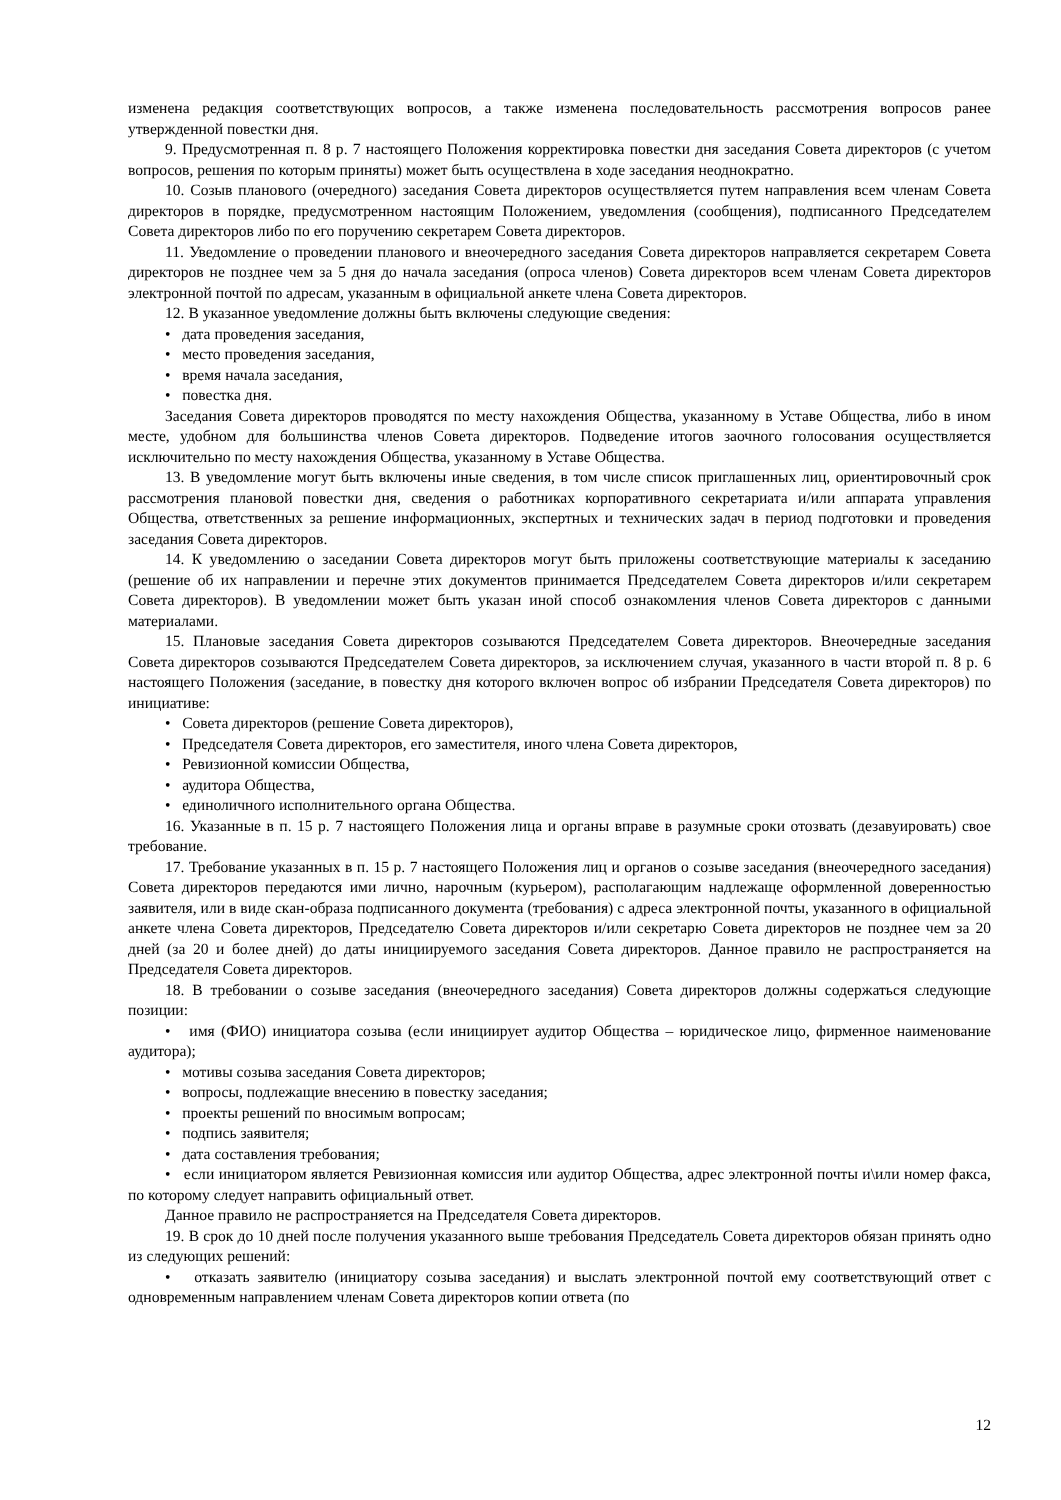изменена редакция соответствующих вопросов, а также изменена последовательность рассмотрения вопросов ранее утвержденной повестки дня.
9. Предусмотренная п. 8 р. 7 настоящего Положения корректировка повестки дня заседания Совета директоров (с учетом вопросов, решения по которым приняты) может быть осуществлена в ходе заседания неоднократно.
10. Созыв планового (очередного) заседания Совета директоров осуществляется путем направления всем членам Совета директоров в порядке, предусмотренном настоящим Положением, уведомления (сообщения), подписанного Председателем Совета директоров либо по его поручению секретарем Совета директоров.
11. Уведомление о проведении планового и внеочередного заседания Совета директоров направляется секретарем Совета директоров не позднее чем за 5 дня до начала заседания (опроса членов) Совета директоров всем членам Совета директоров электронной почтой по адресам, указанным в официальной анкете члена Совета директоров.
12. В указанное уведомление должны быть включены следующие сведения:
• дата проведения заседания,
• место проведения заседания,
• время начала заседания,
• повестка дня.
Заседания Совета директоров проводятся по месту нахождения Общества, указанному в Уставе Общества, либо в ином месте, удобном для большинства членов Совета директоров. Подведение итогов заочного голосования осуществляется исключительно по месту нахождения Общества, указанному в Уставе Общества.
13. В уведомление могут быть включены иные сведения, в том числе список приглашенных лиц, ориентировочный срок рассмотрения плановой повестки дня, сведения о работниках корпоративного секретариата и/или аппарата управления Общества, ответственных за решение информационных, экспертных и технических задач в период подготовки и проведения заседания Совета директоров.
14. К уведомлению о заседании Совета директоров могут быть приложены соответствующие материалы к заседанию (решение об их направлении и перечне этих документов принимается Председателем Совета директоров и/или секретарем Совета директоров). В уведомлении может быть указан иной способ ознакомления членов Совета директоров с данными материалами.
15. Плановые заседания Совета директоров созываются Председателем Совета директоров. Внеочередные заседания Совета директоров созываются Председателем Совета директоров, за исключением случая, указанного в части второй п. 8 р. 6 настоящего Положения (заседание, в повестку дня которого включен вопрос об избрании Председателя Совета директоров) по инициативе:
• Совета директоров (решение Совета директоров),
• Председателя Совета директоров, его заместителя, иного члена Совета директоров,
• Ревизионной комиссии Общества,
• аудитора Общества,
• единоличного исполнительного органа Общества.
16. Указанные в п. 15 р. 7 настоящего Положения лица и органы вправе в разумные сроки отозвать (дезавуировать) свое требование.
17. Требование указанных в п. 15 р. 7 настоящего Положения лиц и органов о созыве заседания (внеочередного заседания) Совета директоров передаются ими лично, нарочным (курьером), располагающим надлежаще оформленной доверенностью заявителя, или в виде скан-образа подписанного документа (требования) с адреса электронной почты, указанного в официальной анкете члена Совета директоров, Председателю Совета директоров и/или секретарю Совета директоров не позднее чем за 20 дней (за 20 и более дней) до даты инициируемого заседания Совета директоров. Данное правило не распространяется на Председателя Совета директоров.
18. В требовании о созыве заседания (внеочередного заседания) Совета директоров должны содержаться следующие позиции:
• имя (ФИО) инициатора созыва (если инициирует аудитор Общества – юридическое лицо, фирменное наименование аудитора);
• мотивы созыва заседания Совета директоров;
• вопросы, подлежащие внесению в повестку заседания;
• проекты решений по вносимым вопросам;
• подпись заявителя;
• дата составления требования;
• если инициатором является Ревизионная комиссия или аудитор Общества, адрес электронной почты и\или номер факса, по которому следует направить официальный ответ.
Данное правило не распространяется на Председателя Совета директоров.
19. В срок до 10 дней после получения указанного выше требования Председатель Совета директоров обязан принять одно из следующих решений:
• отказать заявителю (инициатору созыва заседания) и выслать электронной почтой ему соответствующий ответ с одновременным направлением членам Совета директоров копии ответа (по
12